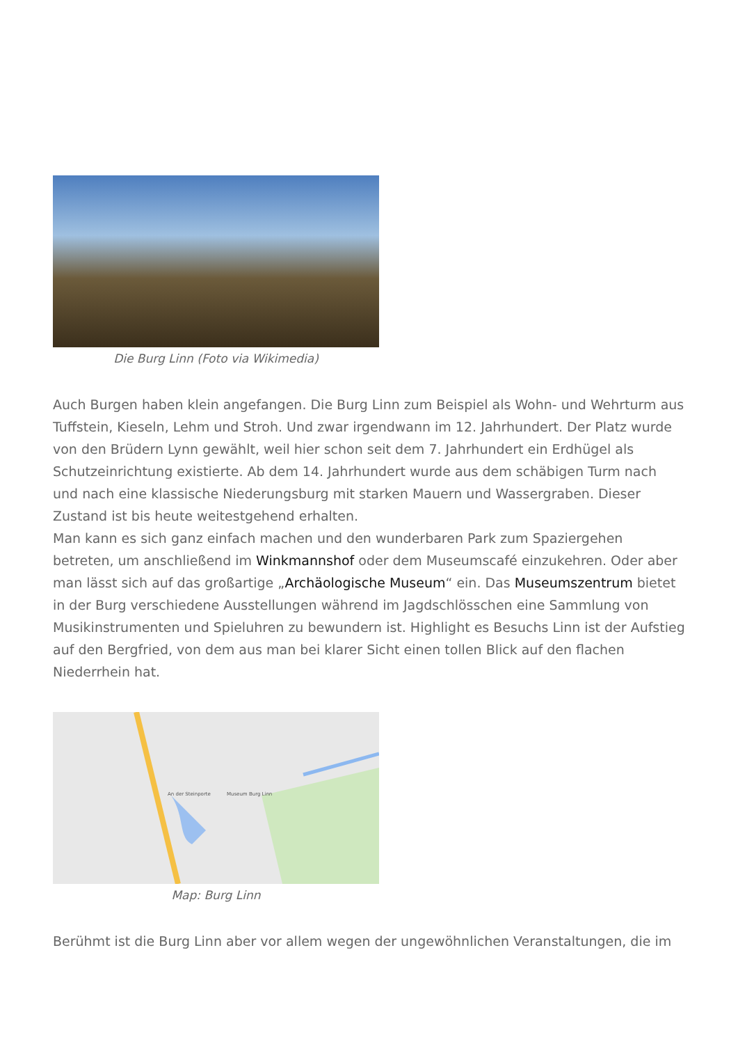Die Burg Linn (Foto via Wikimedia)
Auch Burgen haben klein angefangen. Die Burg Linn zum Beispiel als Wohn- und Wehrturm aus Tuffstein, Kieseln, Lehm und Stroh. Und zwar irgendwann im 12. Jahrhundert. Der Platz wurde von den Brüdern Lynn gewählt, weil hier schon seit dem 7. Jahrhundert ein Erdhügel als Schutzeinrichtung existierte. Ab dem 14. Jahrhundert wurde aus dem schäbigen Turm nach und nach eine klassische Niederungsburg mit starken Mauern und Wassergraben. Dieser Zustand ist bis heute weitestgehend erhalten.
Man kann es sich ganz einfach machen und den wunderbaren Park zum Spaziergehen betreten, um anschließend im Winkmannshof oder dem Museumscafé einzukehren. Oder aber man lässt sich auf das großartige „Archäologische Museum“ ein. Das Museumszentrum bietet in der Burg verschiedene Ausstellungen während im Jagdschlösschen eine Sammlung von Musikinstrumenten und Spieluhren zu bewundern ist. Highlight es Besuchs Linn ist der Aufstieg auf den Bergfried, von dem aus man bei klarer Sicht einen tollen Blick auf den flachen Niederrhein hat.
An der Steinporte
Museum Burg Linn
Map: Burg Linn
Berühmt ist die Burg Linn aber vor allem wegen der ungewöhnlichen Veranstaltungen, die im